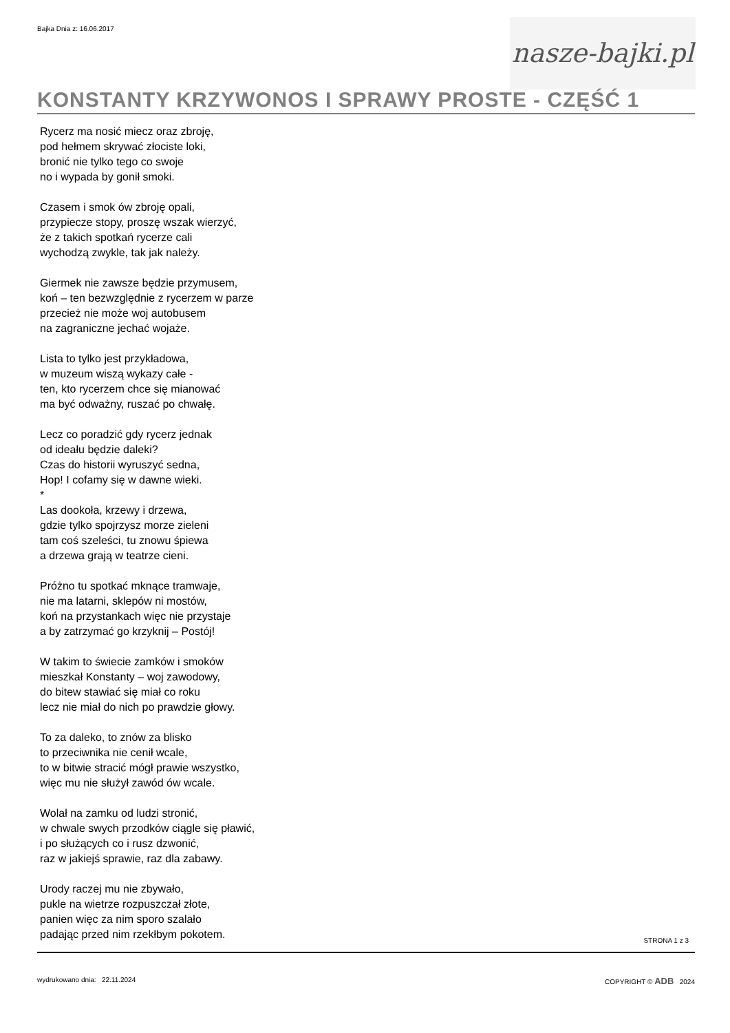Bajka Dnia z: 16.06.2017
nasze-bajki.pl
KONSTANTY KRZYWONOS I SPRAWY PROSTE - CZĘŚĆ 1
Rycerz ma nosić miecz oraz zbroję,
pod hełmem skrywać złociste loki,
bronić nie tylko tego co swoje
no i wypada by gonił smoki.
Czasem i smok ów zbroję opali,
przypiecze stopy, proszę wszak wierzyć,
że z takich spotkań rycerze cali
wychodzą zwykle, tak jak należy.
Giermek nie zawsze będzie przymusem,
koń – ten bezwzględnie z rycerzem w parze
przecież nie może woj autobusem
na zagraniczne jechać wojaże.
Lista to tylko jest przykładowa,
w muzeum wiszą wykazy całe -
ten, kto rycerzem chce się mianować
ma być odważny, ruszać po chwałę.
Lecz co poradzić gdy rycerz jednak
od ideału będzie daleki?
Czas do historii wyruszyć sedna,
Hop! I cofamy się w dawne wieki.
*
Las dookoła, krzewy i drzewa,
gdzie tylko spojrzysz morze zieleni
tam coś szeleści, tu znowu śpiewa
a drzewa grają w teatrze cieni.
Próżno tu spotkać mknące tramwaje,
nie ma latarni, sklepów ni mostów,
koń na przystankach więc nie przystaje
a by zatrzymać go krzyknij – Postój!
W takim to świecie zamków i smoków
mieszkał Konstanty – woj zawodowy,
do bitew stawiać się miał co roku
lecz nie miał do nich po prawdzie głowy.
To za daleko, to znów za blisko
to przeciwnika nie cenił wcale,
to w bitwie stracić mógł prawie wszystko,
więc mu nie służył zawód ów wcale.
Wolał na zamku od ludzi stronić,
w chwale swych przodków ciągle się pławić,
i po służących co i rusz dzwonić,
raz w jakiejś sprawie, raz dla zabawy.
Urody raczej mu nie zbywało,
pukle na wietrze rozpuszczał złote,
panien więc za nim sporo szalało
padając przed nim rzekłbym pokotem.
STRONA 1 z 3
wydrukowano dnia: 22.11.2024 COPYRIGHT © ADB 2024